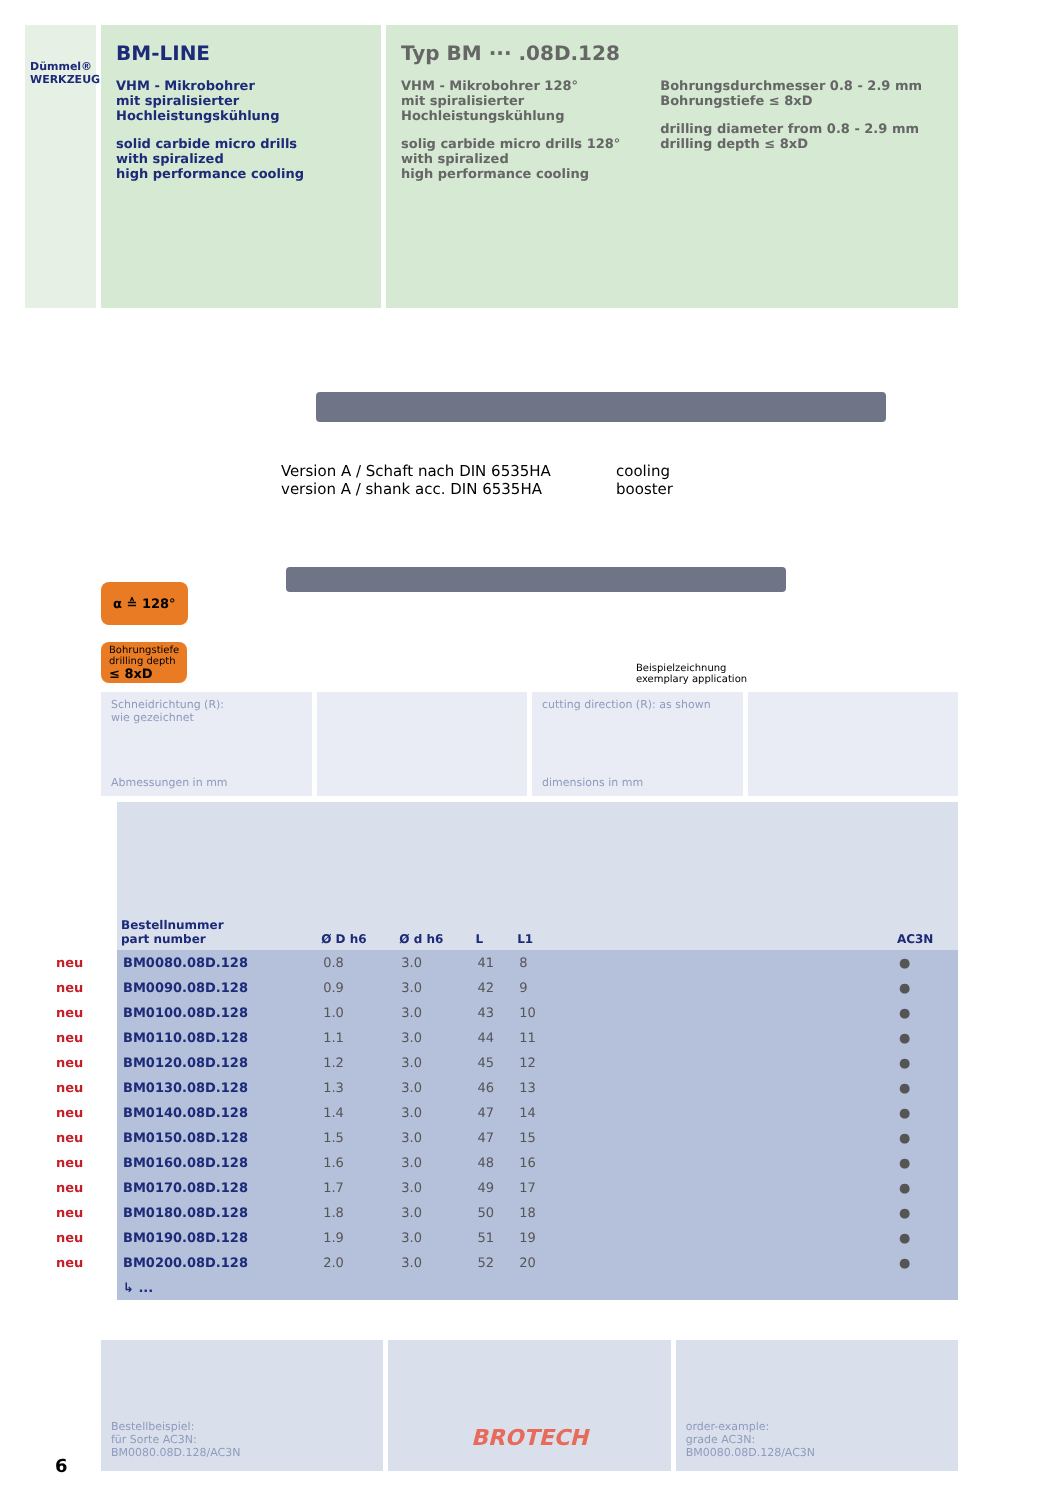Dümmel® WERKZEUGFABRIK
BM-LINE
VHM - Mikrobohrer
mit spiralisierter
Hochleistungskühlung
solid carbide micro drills
with spiralized
high performance cooling
Typ BM ··· .08D.128
VHM - Mikrobohrer 128°
mit spiralisierter
Hochleistungskühlung
solig carbide micro drills 128°
with spiralized
high performance cooling
Bohrungsdurchmesser 0.8 - 2.9 mm
Bohrungstiefe ≤ 8xD
drilling diameter from 0.8 - 2.9 mm
drilling depth ≤ 8xD
Version A / Schaft nach DIN 6535HA
version A / shank acc. DIN 6535HA
cooling
booster
α ≙ 128°
Bohrungstiefe
drilling depth
≤ 8xD
Beispielzeichnung
exemplary application
Schneidrichtung (R):
wie gezeichnet
Abmessungen in mm
cutting direction (R): as shown
dimensions in mm
| | Bestellnummer part number | Ø D h6 | Ø d h6 | L | L1 | | AC3N |
| --- | --- | --- | --- | --- | --- | --- | --- |
| neu | BM0080.08D.128 | 0.8 | 3.0 | 41 | 8 | | ● |
| neu | BM0090.08D.128 | 0.9 | 3.0 | 42 | 9 | | ● |
| neu | BM0100.08D.128 | 1.0 | 3.0 | 43 | 10 | | ● |
| neu | BM0110.08D.128 | 1.1 | 3.0 | 44 | 11 | | ● |
| neu | BM0120.08D.128 | 1.2 | 3.0 | 45 | 12 | | ● |
| neu | BM0130.08D.128 | 1.3 | 3.0 | 46 | 13 | | ● |
| neu | BM0140.08D.128 | 1.4 | 3.0 | 47 | 14 | | ● |
| neu | BM0150.08D.128 | 1.5 | 3.0 | 47 | 15 | | ● |
| neu | BM0160.08D.128 | 1.6 | 3.0 | 48 | 16 | | ● |
| neu | BM0170.08D.128 | 1.7 | 3.0 | 49 | 17 | | ● |
| neu | BM0180.08D.128 | 1.8 | 3.0 | 50 | 18 | | ● |
| neu | BM0190.08D.128 | 1.9 | 3.0 | 51 | 19 | | ● |
| neu | BM0200.08D.128 | 2.0 | 3.0 | 52 | 20 | | ● |
| | ↳ ... | | | | | | |
Bestellbeispiel:
für Sorte AC3N:
BM0080.08D.128/AC3N
BROTECH
order-example:
grade AC3N:
BM0080.08D.128/AC3N
6